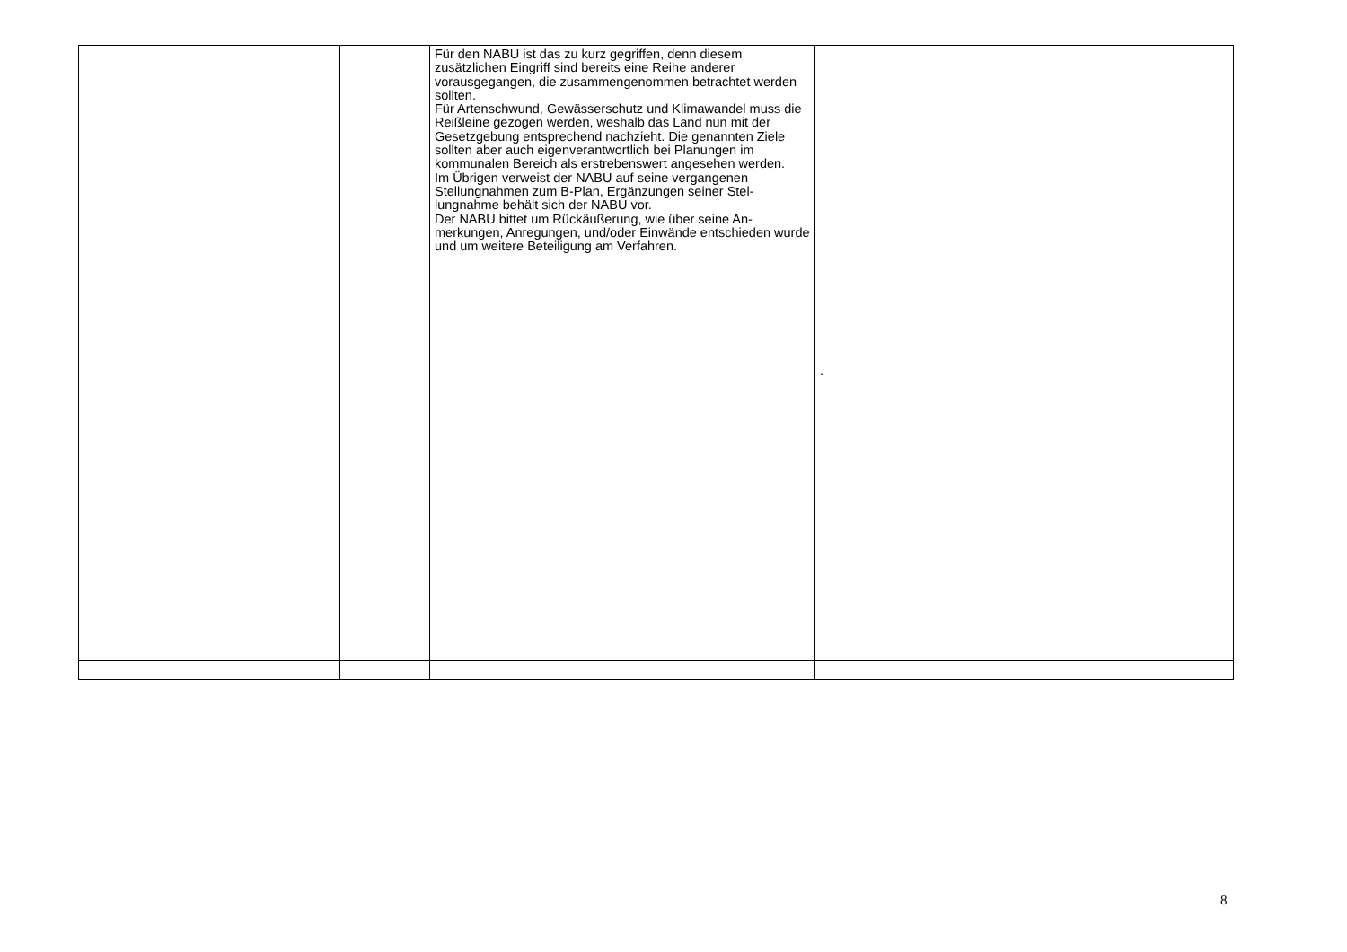| | | | Für den NABU ist das zu kurz gegriffen, denn diesem zusätzlichen Eingriff sind bereits eine Reihe anderer vorausgegangen, die zusammengenommen betrachtet werden sollten. Für Artenschwund, Gewässerschutz und Klimawandel muss die Reißleine gezogen werden, weshalb das Land nun mit der Gesetzgebung entsprechend nachzieht. Die genannten Ziele sollten aber auch eigenverantwortlich bei Planungen im kommunalen Bereich als erstrebenswert angesehen werden. Im Übrigen verweist der NABU auf seine vergangenen Stellungnahmen zum B-Plan, Ergänzungen seiner Stel-lungnahme behält sich der NABU vor. Der NABU bittet um Rückäußerung, wie über seine An-merkungen, Anregungen, und/oder Einwände entschieden wurde und um weitere Beteiligung am Verfahren. | . |
8